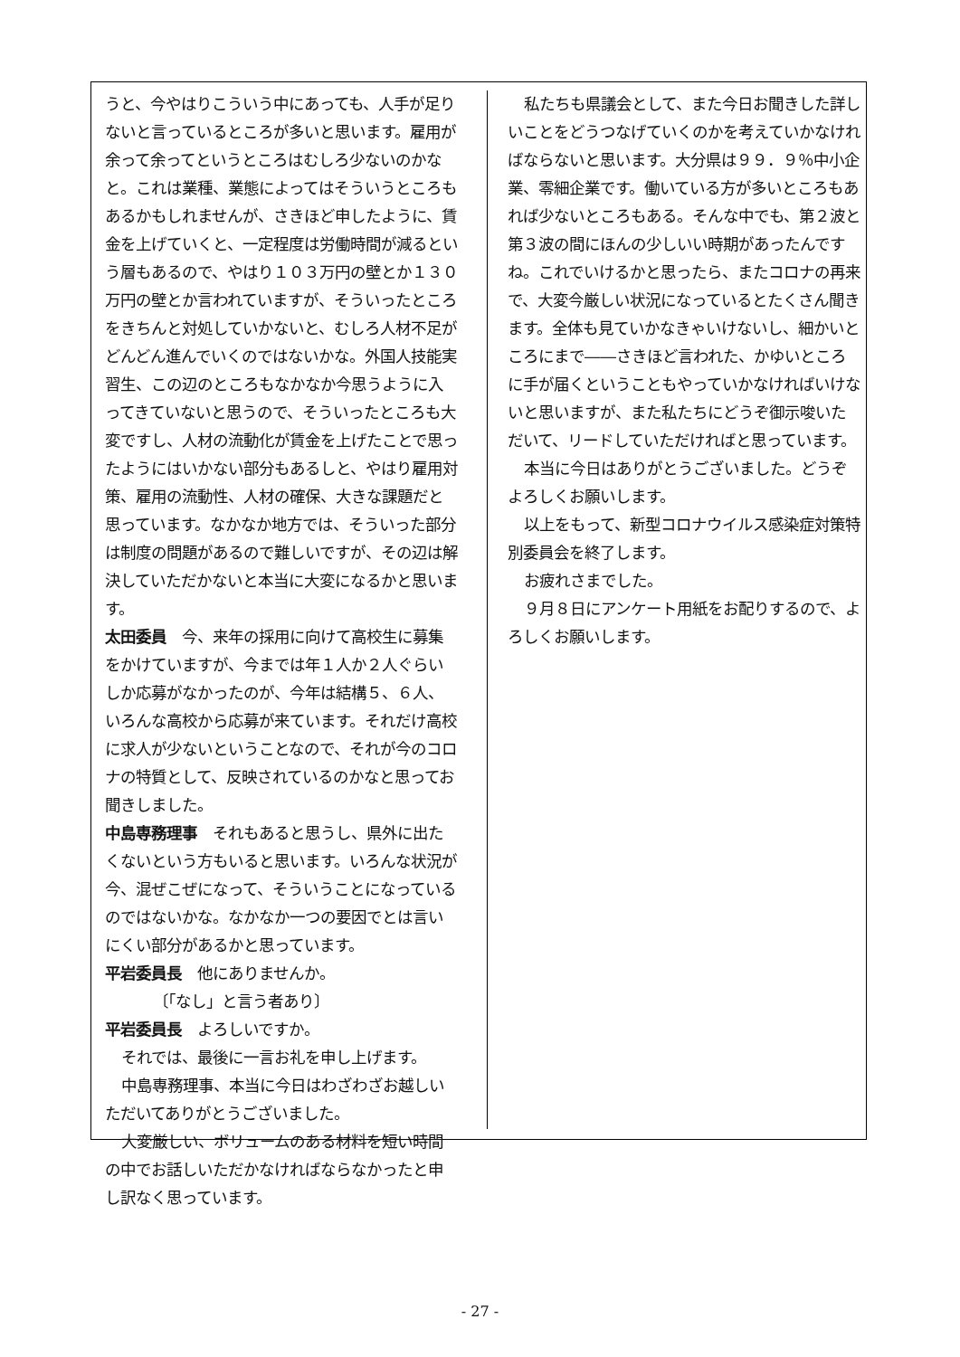うと、今やはりこういう中にあっても、人手が足りないと言っているところが多いと思います。雇用が余って余ってというところはむしろ少ないのかなと。これは業種、業態によってはそういうところもあるかもしれませんが、さきほど申したように、賃金を上げていくと、一定程度は労働時間が減るという層もあるので、やはり１０３万円の壁とか１３０万円の壁とか言われていますが、そういったところをきちんと対処していかないと、むしろ人材不足がどんどん進んでいくのではないかな。外国人技能実習生、この辺のところもなかなか今思うように入ってきていないと思うので、そういったところも大変ですし、人材の流動化が賃金を上げたことで思ったようにはいかない部分もあるしと、やはり雇用対策、雇用の流動性、人材の確保、大きな課題だと思っています。なかなか地方では、そういった部分は制度の問題があるので難しいですが、その辺は解決していただかないと本当に大変になるかと思います。
太田委員　今、来年の採用に向けて高校生に募集をかけていますが、今までは年１人か２人ぐらいしか応募がなかったのが、今年は結構５、６人、いろんな高校から応募が来ています。それだけ高校に求人が少ないということなので、それが今のコロナの特質として、反映されているのかなと思ってお聞きしました。
中島専務理事　それもあると思うし、県外に出たくないという方もいると思います。いろんな状況が今、混ぜこぜになって、そういうことになっているのではないかな。なかなか一つの要因でとは言いにくい部分があるかと思っています。
平岩委員長　他にありませんか。
〔「なし」と言う者あり〕
平岩委員長　よろしいですか。
それでは、最後に一言お礼を申し上げます。
中島専務理事、本当に今日はわざわざお越しいただいてありがとうございました。
大変厳しい、ボリュームのある材料を短い時間の中でお話しいただかなければならなかったと申し訳なく思っています。
私たちも県議会として、また今日お聞きした詳しいことをどうつなげていくのかを考えていかなければならないと思います。大分県は９９．９％中小企業、零細企業です。働いている方が多いところもあれば少ないところもある。そんな中でも、第２波と第３波の間にほんの少しいい時期があったんですね。これでいけるかと思ったら、またコロナの再来で、大変今厳しい状況になっているとたくさん聞きます。全体も見ていかなきゃいけないし、細かいところにまで――さきほど言われた、かゆいところに手が届くということもやっていかなければいけないと思いますが、また私たちにどうぞ御示唆いただいて、リードしていただければと思っています。
本当に今日はありがとうございました。どうぞよろしくお願いします。
以上をもって、新型コロナウイルス感染症対策特別委員会を終了します。
お疲れさまでした。
９月８日にアンケート用紙をお配りするので、よろしくお願いします。
- 27 -